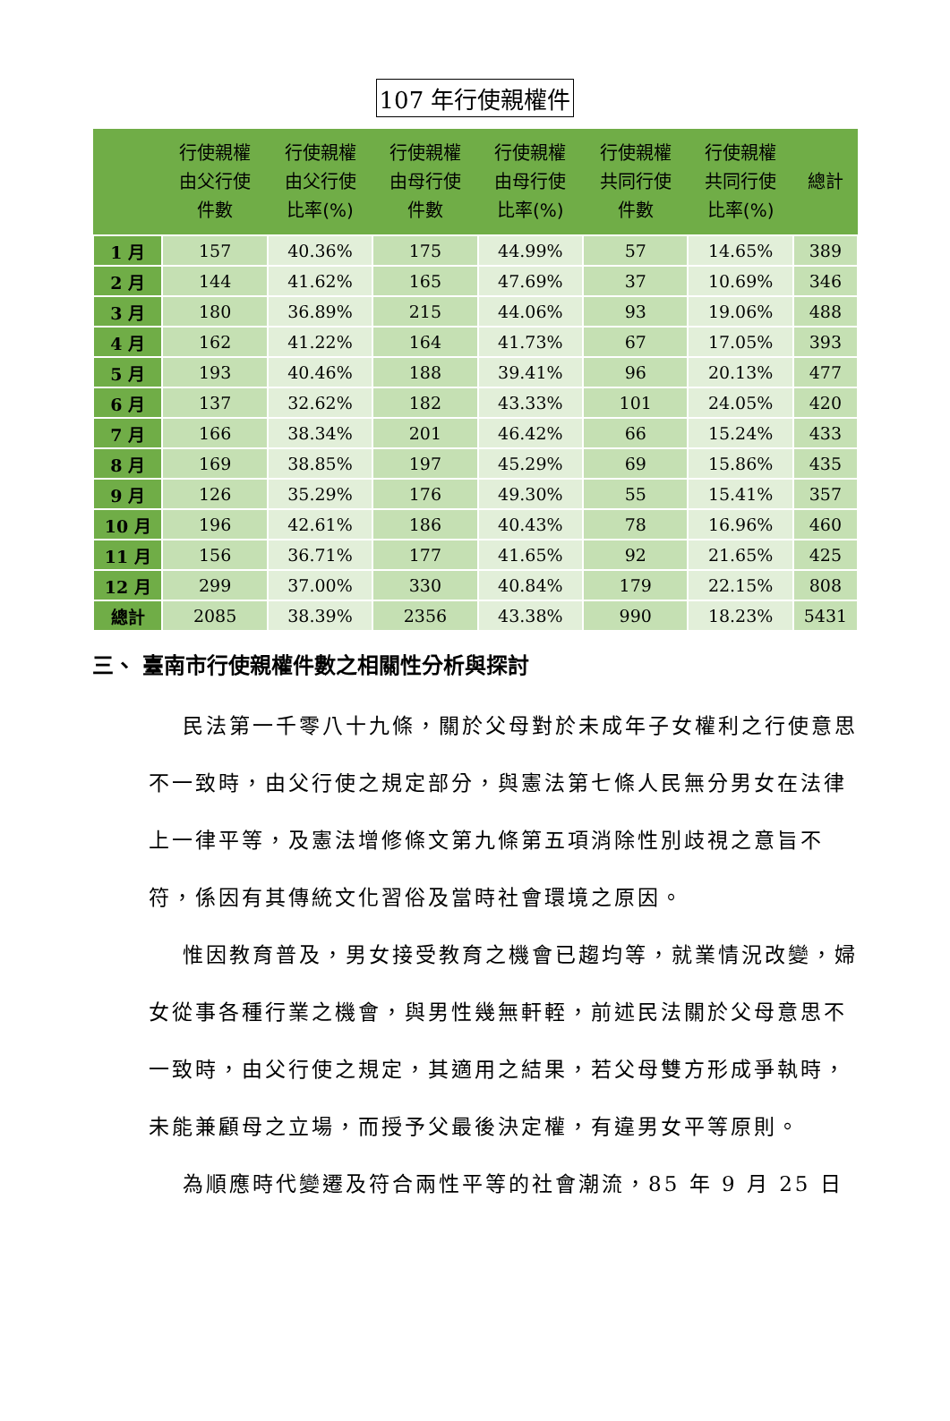107 年行使親權件
| | 行使親權 由父行使 件數 | 行使親權 由父行使 比率(%) | 行使親權 由母行使 件數 | 行使親權 由母行使 比率(%) | 行使親權 共同行使 件數 | 行使親權 共同行使 比率(%) | 總計 |
| --- | --- | --- | --- | --- | --- | --- | --- |
| 1 月 | 157 | 40.36% | 175 | 44.99% | 57 | 14.65% | 389 |
| 2 月 | 144 | 41.62% | 165 | 47.69% | 37 | 10.69% | 346 |
| 3 月 | 180 | 36.89% | 215 | 44.06% | 93 | 19.06% | 488 |
| 4 月 | 162 | 41.22% | 164 | 41.73% | 67 | 17.05% | 393 |
| 5 月 | 193 | 40.46% | 188 | 39.41% | 96 | 20.13% | 477 |
| 6 月 | 137 | 32.62% | 182 | 43.33% | 101 | 24.05% | 420 |
| 7 月 | 166 | 38.34% | 201 | 46.42% | 66 | 15.24% | 433 |
| 8 月 | 169 | 38.85% | 197 | 45.29% | 69 | 15.86% | 435 |
| 9 月 | 126 | 35.29% | 176 | 49.30% | 55 | 15.41% | 357 |
| 10 月 | 196 | 42.61% | 186 | 40.43% | 78 | 16.96% | 460 |
| 11 月 | 156 | 36.71% | 177 | 41.65% | 92 | 21.65% | 425 |
| 12 月 | 299 | 37.00% | 330 | 40.84% | 179 | 22.15% | 808 |
| 總計 | 2085 | 38.39% | 2356 | 43.38% | 990 | 18.23% | 5431 |
三、 臺南市行使親權件數之相關性分析與探討
民法第一千零八十九條，關於父母對於未成年子女權利之行使意思不一致時，由父行使之規定部分，與憲法第七條人民無分男女在法律上一律平等，及憲法增修條文第九條第五項消除性別歧視之意旨不符，係因有其傳統文化習俗及當時社會環境之原因。
惟因教育普及，男女接受教育之機會已趨均等，就業情況改變，婦女從事各種行業之機會，與男性幾無軒輊，前述民法關於父母意思不一致時，由父行使之規定，其適用之結果，若父母雙方形成爭執時，未能兼顧母之立場，而授予父最後決定權，有違男女平等原則。
為順應時代變遷及符合兩性平等的社會潮流，85 年 9 月 25 日